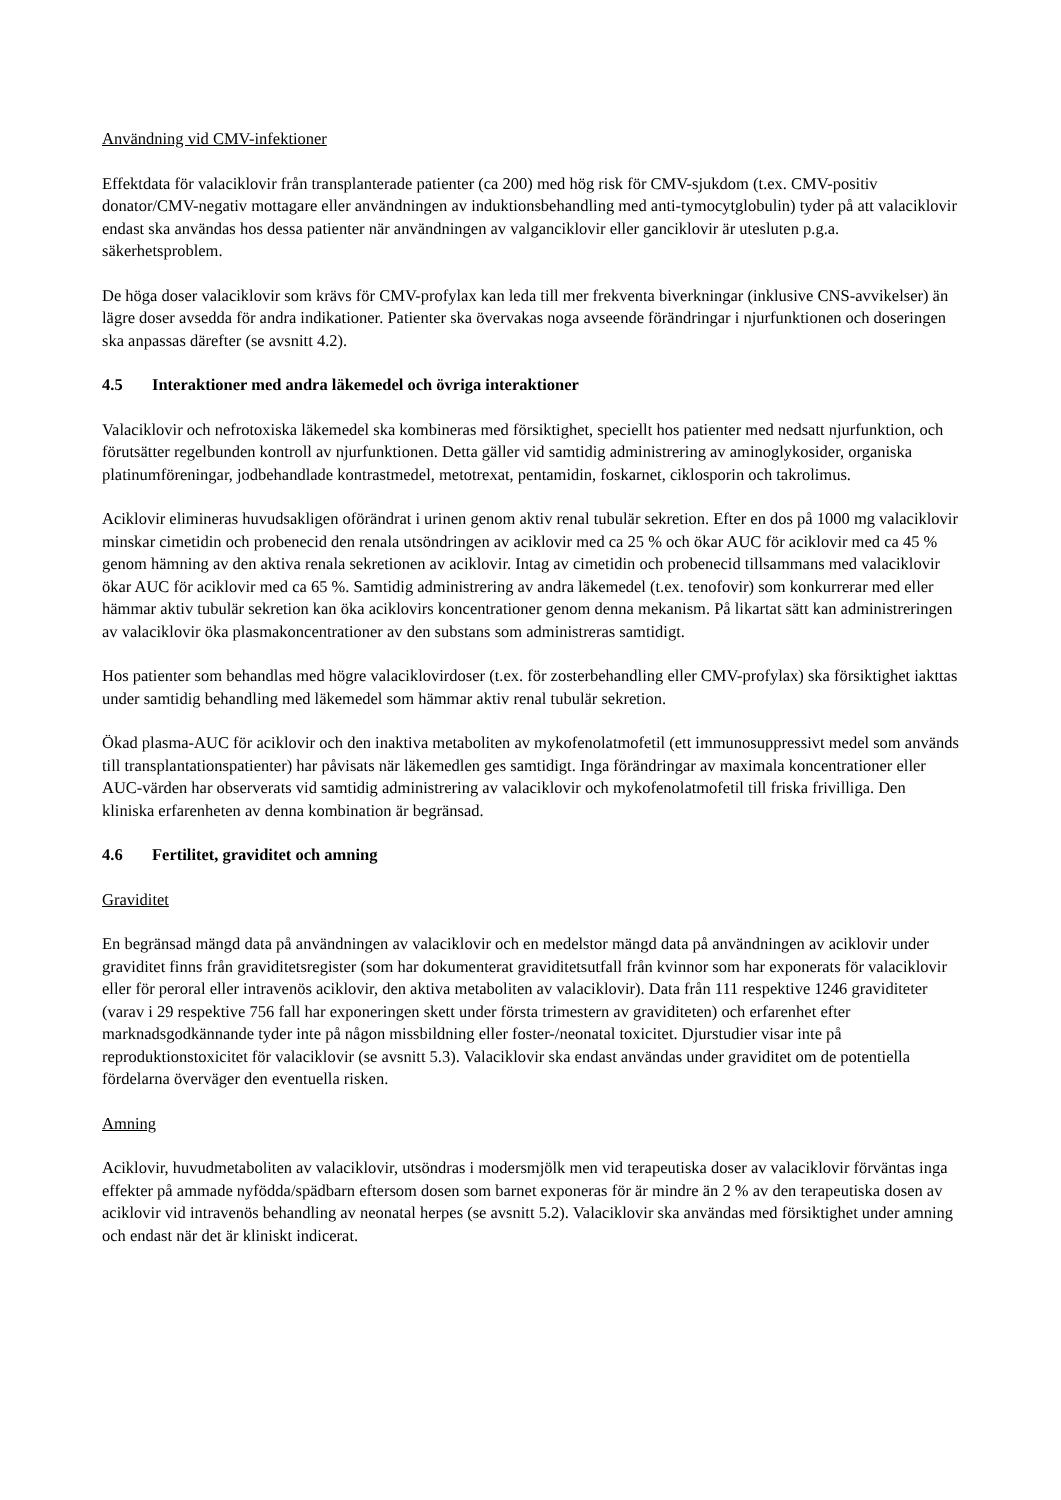Användning vid CMV-infektioner
Effektdata för valaciklovir från transplanterade patienter (ca 200) med hög risk för CMV-sjukdom (t.ex. CMV-positiv donator/CMV-negativ mottagare eller användningen av induktionsbehandling med anti-tymocytglobulin) tyder på att valaciklovir endast ska användas hos dessa patienter när användningen av valganciklovir eller ganciklovir är utesluten p.g.a. säkerhetsproblem.
De höga doser valaciklovir som krävs för CMV-profylax kan leda till mer frekventa biverkningar (inklusive CNS-avvikelser) än lägre doser avsedda för andra indikationer. Patienter ska övervakas noga avseende förändringar i njurfunktionen och doseringen ska anpassas därefter (se avsnitt 4.2).
4.5 Interaktioner med andra läkemedel och övriga interaktioner
Valaciklovir och nefrotoxiska läkemedel ska kombineras med försiktighet, speciellt hos patienter med nedsatt njurfunktion, och förutsätter regelbunden kontroll av njurfunktionen. Detta gäller vid samtidig administrering av aminoglykosider, organiska platinumföreningar, jodbehandlade kontrastmedel, metotrexat, pentamidin, foskarnet, ciklosporin och takrolimus.
Aciklovir elimineras huvudsakligen oförändrat i urinen genom aktiv renal tubulär sekretion. Efter en dos på 1000 mg valaciklovir minskar cimetidin och probenecid den renala utsöndringen av aciklovir med ca 25 % och ökar AUC för aciklovir med ca 45 % genom hämning av den aktiva renala sekretionen av aciklovir. Intag av cimetidin och probenecid tillsammans med valaciklovir ökar AUC för aciklovir med ca 65 %. Samtidig administrering av andra läkemedel (t.ex. tenofovir) som konkurrerar med eller hämmar aktiv tubulär sekretion kan öka aciklovirs koncentrationer genom denna mekanism. På likartat sätt kan administreringen av valaciklovir öka plasmakoncentrationer av den substans som administreras samtidigt.
Hos patienter som behandlas med högre valaciklovirdoser (t.ex. för zosterbehandling eller CMV-profylax) ska försiktighet iakttas under samtidig behandling med läkemedel som hämmar aktiv renal tubulär sekretion.
Ökad plasma-AUC för aciklovir och den inaktiva metaboliten av mykofenolatmofetil (ett immunosuppressivt medel som används till transplantationspatienter) har påvisats när läkemedlen ges samtidigt. Inga förändringar av maximala koncentrationer eller AUC-värden har observerats vid samtidig administrering av valaciklovir och mykofenolatmofetil till friska frivilliga. Den kliniska erfarenheten av denna kombination är begränsad.
4.6 Fertilitet, graviditet och amning
Graviditet
En begränsad mängd data på användningen av valaciklovir och en medelstor mängd data på användningen av aciklovir under graviditet finns från graviditetsregister (som har dokumenterat graviditetsutfall från kvinnor som har exponerats för valaciklovir eller för peroral eller intravenös aciklovir, den aktiva metaboliten av valaciklovir). Data från 111 respektive 1246 graviditeter (varav i 29 respektive 756 fall har exponeringen skett under första trimestern av graviditeten) och erfarenhet efter marknadsgodkännande tyder inte på någon missbildning eller foster-/neonatal toxicitet. Djurstudier visar inte på reproduktionstoxicitet för valaciklovir (se avsnitt 5.3). Valaciklovir ska endast användas under graviditet om de potentiella fördelarna överväger den eventuella risken.
Amning
Aciklovir, huvudmetaboliten av valaciklovir, utsöndras i modersmjölk men vid terapeutiska doser av valaciklovir förväntas inga effekter på ammade nyfödda/spädbarn eftersom dosen som barnet exponeras för är mindre än 2 % av den terapeutiska dosen av aciklovir vid intravenös behandling av neonatal herpes (se avsnitt 5.2). Valaciklovir ska användas med försiktighet under amning och endast när det är kliniskt indicerat.